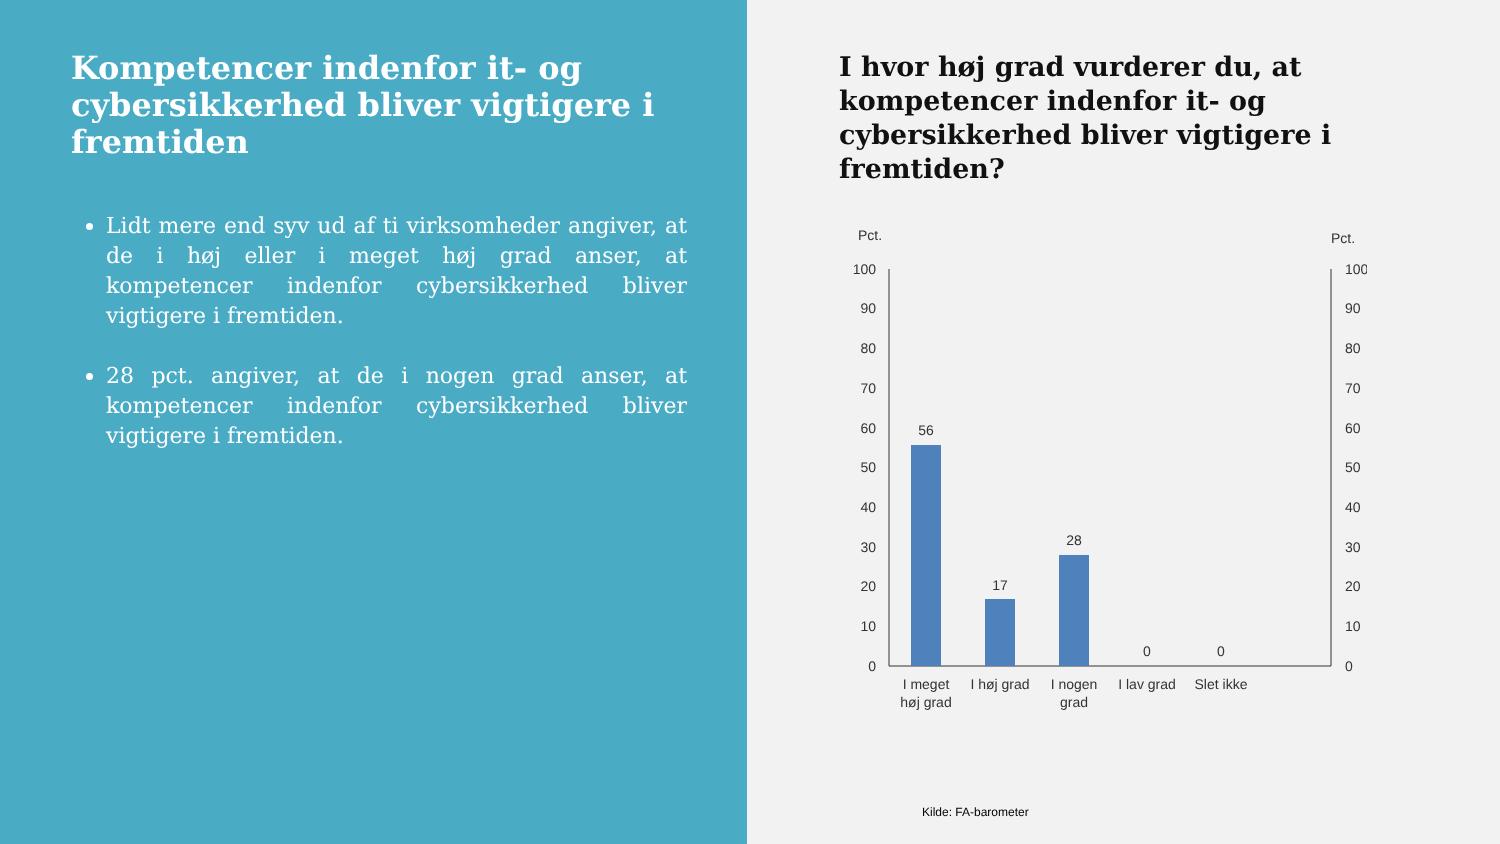Kompetencer indenfor it- og cybersikkerhed bliver vigtigere i fremtiden
Lidt mere end syv ud af ti virksomheder angiver, at de i høj eller i meget høj grad anser, at kompetencer indenfor cybersikkerhed bliver vigtigere i fremtiden.
28 pct. angiver, at de i nogen grad anser, at kompetencer indenfor cybersikkerhed bliver vigtigere i fremtiden.
I hvor høj grad vurderer du, at kompetencer indenfor it- og cybersikkerhed bliver vigtigere i fremtiden?
Pct.
Pct.
100
90
80
70
60
50
40
30
20
10
0
100
90
80
70
60
50
40
30
20
10
0
56
17
28
0
0
I meget
høj grad
I høj grad
I nogen
grad
I lav grad
Slet ikke
Kilde: FA-barometer